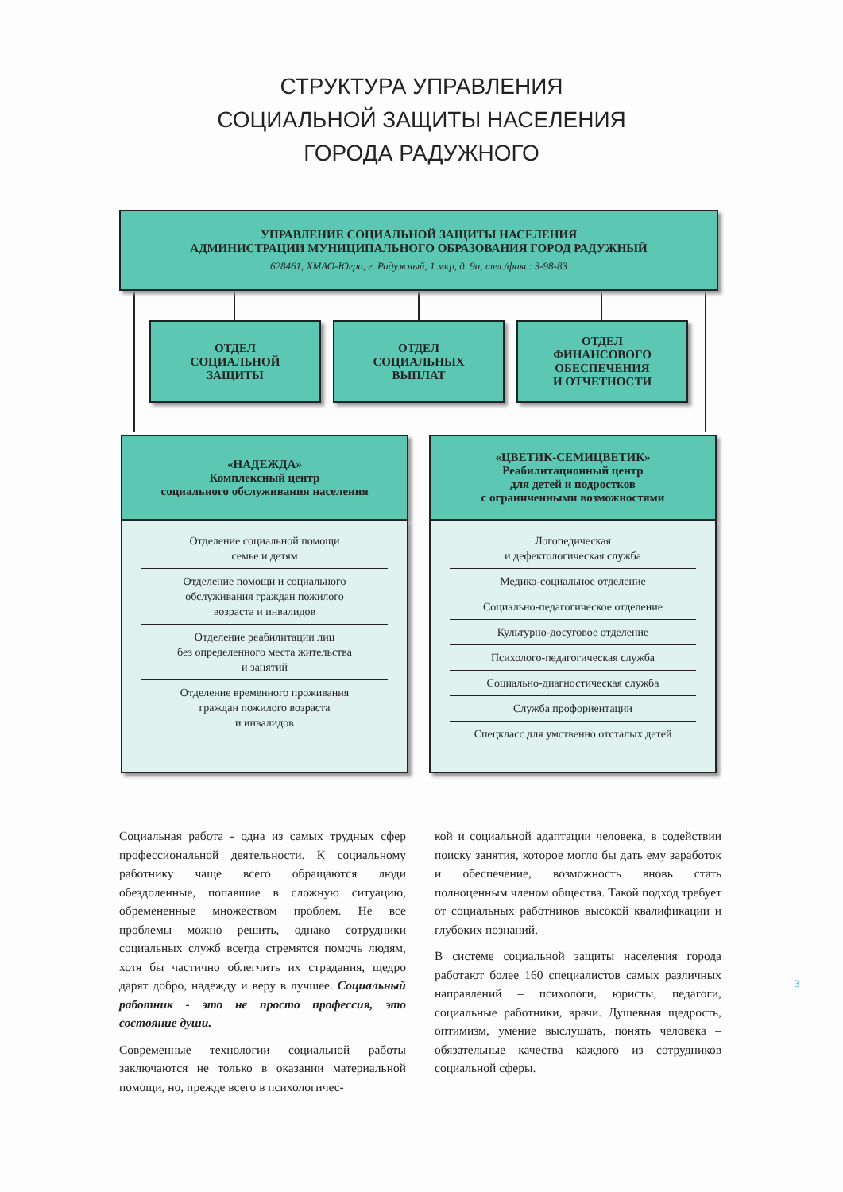СТРУКТУРА УПРАВЛЕНИЯ
СОЦИАЛЬНОЙ ЗАЩИТЫ НАСЕЛЕНИЯ
ГОРОДА РАДУЖНОГО
УПРАВЛЕНИЕ СОЦИАЛЬНОЙ ЗАЩИТЫ НАСЕЛЕНИЯ
АДМИНИСТРАЦИИ МУНИЦИПАЛЬНОГО ОБРАЗОВАНИЯ ГОРОД РАДУЖНЫЙ
628461, ХМАО-Югра, г. Радужный, 1 мкр, д. 9а, тел./факс: 3-98-83
ОТДЕЛ
СОЦИАЛЬНОЙ
ЗАЩИТЫ
ОТДЕЛ
СОЦИАЛЬНЫХ
ВЫПЛАТ
ОТДЕЛ
ФИНАНСОВОГО
ОБЕСПЕЧЕНИЯ
И ОТЧЕТНОСТИ
«НАДЕЖДА»
Комплексный центр
социального обслуживания населения
Отделение социальной помощи
семье и детям
Отделение помощи и социального
обслуживания граждан пожилого
возраста и инвалидов
Отделение реабилитации лиц
без определенного места жительства
и занятий
Отделение временного проживания
граждан пожилого возраста
и инвалидов
«ЦВЕТИК-СЕМИЦВЕТИК»
Реабилитационный центр
для детей и подростков
с ограниченными возможностями
Логопедическая
и дефектологическая служба
Медико-социальное отделение
Социально-педагогическое отделение
Культурно-досуговое отделение
Психолого-педагогическая служба
Социально-диагностическая служба
Служба профориентации
Спецкласс для умственно отсталых детей
Социальная работа - одна из самых трудных сфер профессиональной деятельности. К социальному работнику чаще всего обращаются люди обездоленные, попавшие в сложную ситуацию, обремененные множеством проблем. Не все проблемы можно решить, однако сотрудники социальных служб всегда стремятся помочь людям, хотя бы частично облегчить их страдания, щедро дарят добро, надежду и веру в лучшее. Социальный работник - это не просто профессия, это состояние души.
Современные технологии социальной работы заключаются не только в оказании материальной помощи, но, прежде всего в психологичес-
кой и социальной адаптации человека, в содействии поиску занятия, которое могло бы дать ему заработок и обеспечение, возможность вновь стать полноценным членом общества. Такой подход требует от социальных работников высокой квалификации и глубоких познаний.
В системе социальной защиты населения города работают более 160 специалистов самых различных направлений – психологи, юристы, педагоги, социальные работники, врачи. Душевная щедрость, оптимизм, умение выслушать, понять человека – обязательные качества каждого из сотрудников социальной сферы.
3